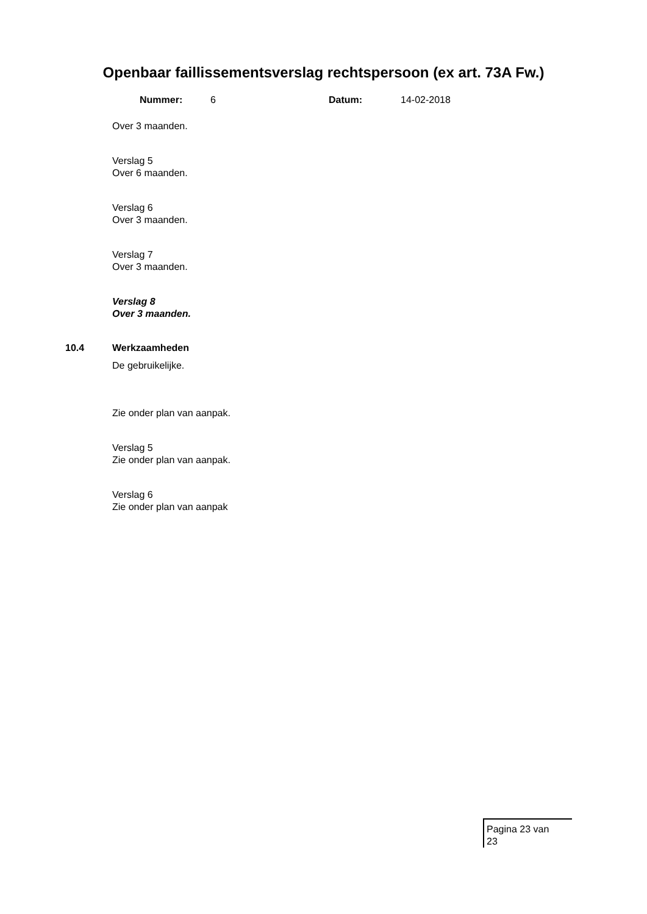Openbaar faillissementsverslag rechtspersoon (ex art. 73A Fw.)
Nummer: 6 Datum: 14-02-2018
Over 3 maanden.
Verslag 5
Over 6 maanden.
Verslag 6
Over 3 maanden.
Verslag 7
Over 3 maanden.
Verslag 8
Over 3 maanden.
10.4 Werkzaamheden
De gebruikelijke.
Zie onder plan van aanpak.
Verslag 5
Zie onder plan van aanpak.
Verslag 6
Zie onder plan van aanpak
Pagina 23 van
23